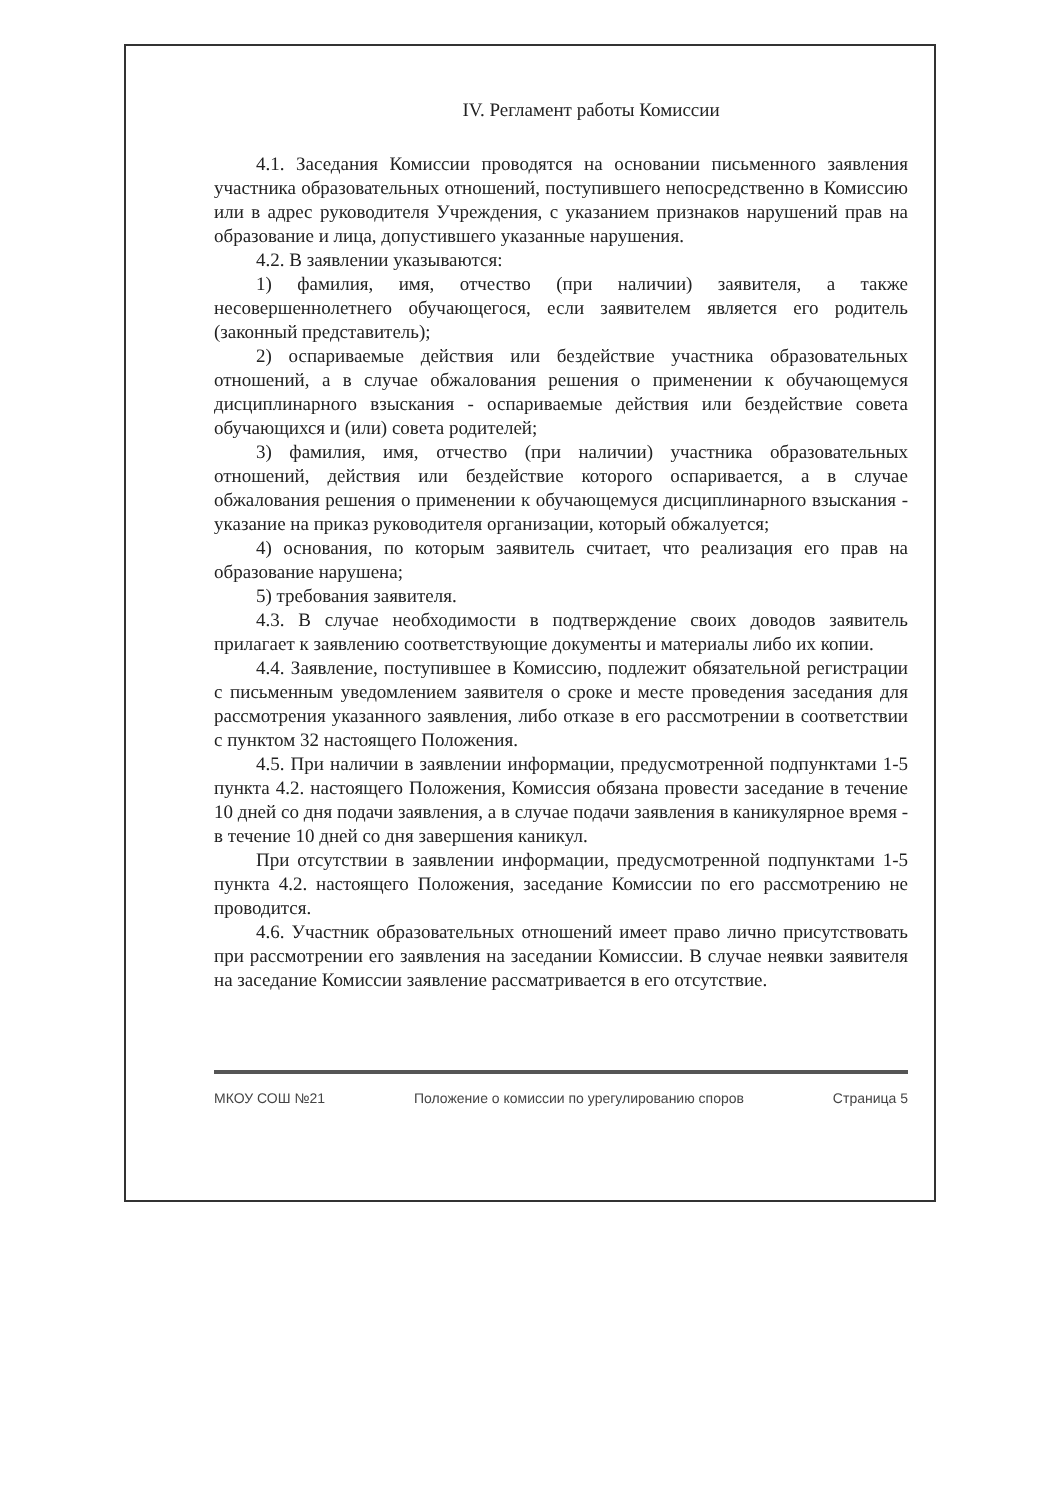IV. Регламент работы Комиссии
4.1. Заседания Комиссии проводятся на основании письменного заявления участника образовательных отношений, поступившего непосредственно в Комиссию или в адрес руководителя Учреждения, с указанием признаков нарушений прав на образование и лица, допустившего указанные нарушения.
4.2. В заявлении указываются:
1) фамилия, имя, отчество (при наличии) заявителя, а также несовершеннолетнего обучающегося, если заявителем является его родитель (законный представитель);
2) оспариваемые действия или бездействие участника образовательных отношений, а в случае обжалования решения о применении к обучающемуся дисциплинарного взыскания - оспариваемые действия или бездействие совета обучающихся и (или) совета родителей;
3) фамилия, имя, отчество (при наличии) участника образовательных отношений, действия или бездействие которого оспаривается, а в случае обжалования решения о применении к обучающемуся дисциплинарного взыскания - указание на приказ руководителя организации, который обжалуется;
4) основания, по которым заявитель считает, что реализация его прав на образование нарушена;
5) требования заявителя.
4.3. В случае необходимости в подтверждение своих доводов заявитель прилагает к заявлению соответствующие документы и материалы либо их копии.
4.4. Заявление, поступившее в Комиссию, подлежит обязательной регистрации с письменным уведомлением заявителя о сроке и месте проведения заседания для рассмотрения указанного заявления, либо отказе в его рассмотрении в соответствии с пунктом 32 настоящего Положения.
4.5. При наличии в заявлении информации, предусмотренной подпунктами 1-5 пункта 4.2. настоящего Положения, Комиссия обязана провести заседание в течение 10 дней со дня подачи заявления, а в случае подачи заявления в каникулярное время - в течение 10 дней со дня завершения каникул.
При отсутствии в заявлении информации, предусмотренной подпунктами 1-5 пункта 4.2. настоящего Положения, заседание Комиссии по его рассмотрению не проводится.
4.6. Участник образовательных отношений имеет право лично присутствовать при рассмотрении его заявления на заседании Комиссии. В случае неявки заявителя на заседание Комиссии заявление рассматривается в его отсутствие.
МКОУ СОШ №21 Положение о комиссии по урегулированию споров Страница 5